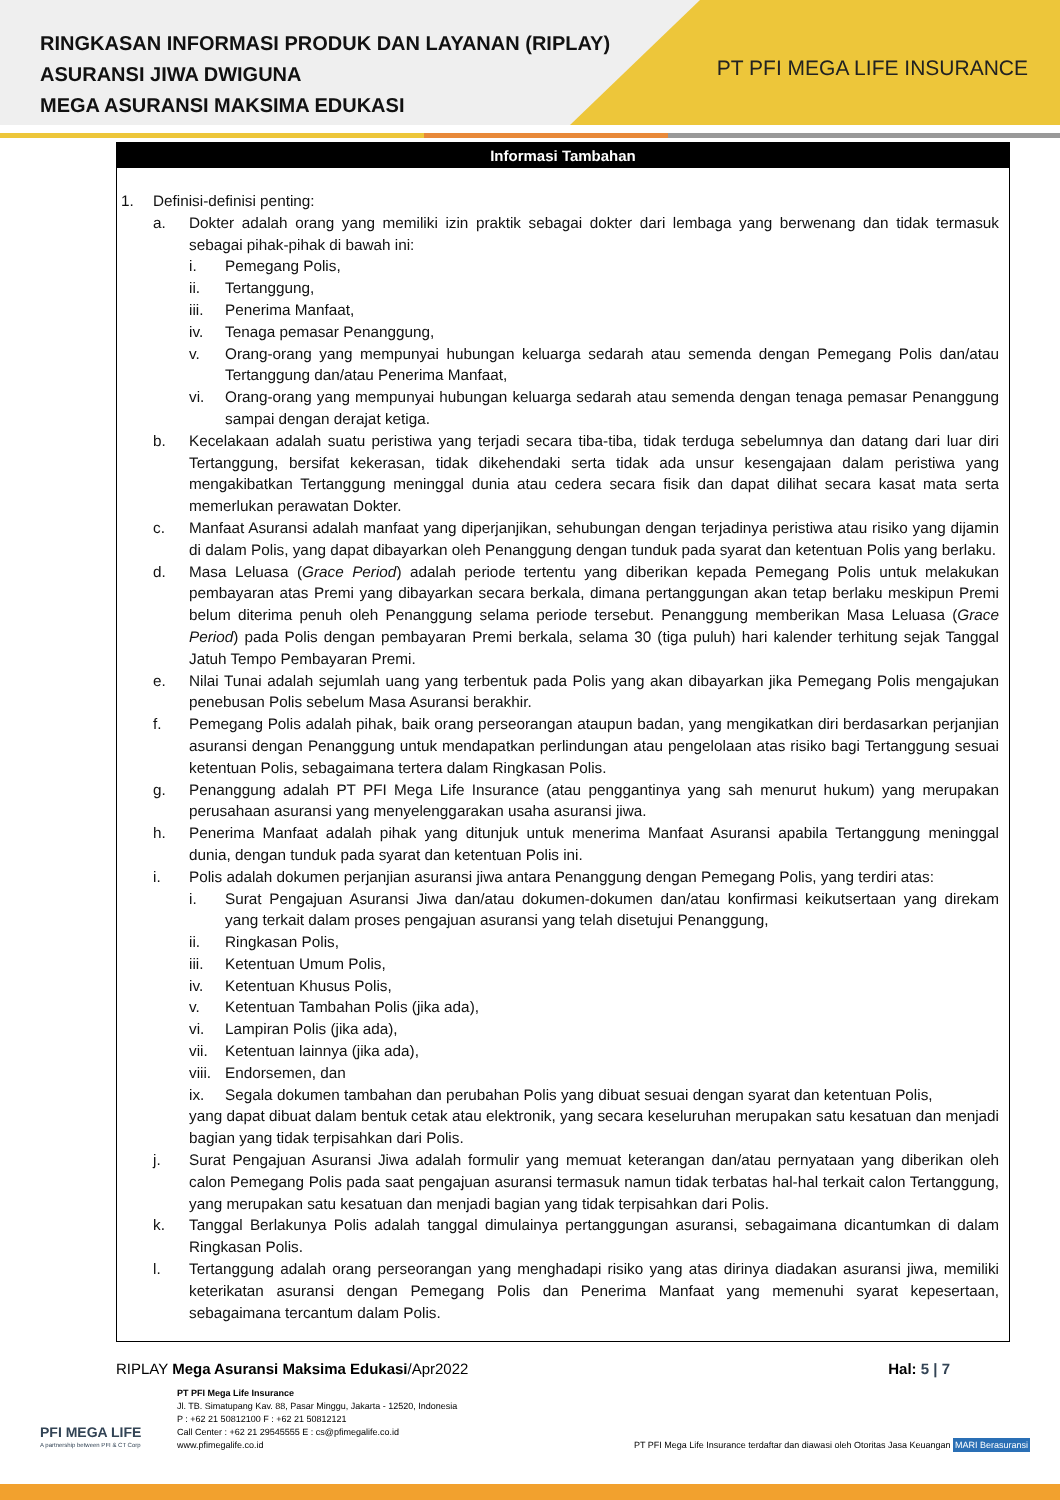RINGKASAN INFORMASI PRODUK DAN LAYANAN (RIPLAY)
ASURANSI JIWA DWIGUNA
MEGA ASURANSI MAKSIMA EDUKASI
PT PFI MEGA LIFE INSURANCE
Informasi Tambahan
1. Definisi-definisi penting:
a. Dokter adalah orang yang memiliki izin praktik sebagai dokter dari lembaga yang berwenang dan tidak termasuk sebagai pihak-pihak di bawah ini:
i. Pemegang Polis,
ii. Tertanggung,
iii. Penerima Manfaat,
iv. Tenaga pemasar Penanggung,
v. Orang-orang yang mempunyai hubungan keluarga sedarah atau semenda dengan Pemegang Polis dan/atau Tertanggung dan/atau Penerima Manfaat,
vi. Orang-orang yang mempunyai hubungan keluarga sedarah atau semenda dengan tenaga pemasar Penanggung sampai dengan derajat ketiga.
b. Kecelakaan adalah suatu peristiwa yang terjadi secara tiba-tiba, tidak terduga sebelumnya dan datang dari luar diri Tertanggung, bersifat kekerasan, tidak dikehendaki serta tidak ada unsur kesengajaan dalam peristiwa yang mengakibatkan Tertanggung meninggal dunia atau cedera secara fisik dan dapat dilihat secara kasat mata serta memerlukan perawatan Dokter.
c. Manfaat Asuransi adalah manfaat yang diperjanjikan, sehubungan dengan terjadinya peristiwa atau risiko yang dijamin di dalam Polis, yang dapat dibayarkan oleh Penanggung dengan tunduk pada syarat dan ketentuan Polis yang berlaku.
d. Masa Leluasa (Grace Period) adalah periode tertentu yang diberikan kepada Pemegang Polis untuk melakukan pembayaran atas Premi yang dibayarkan secara berkala, dimana pertanggungan akan tetap berlaku meskipun Premi belum diterima penuh oleh Penanggung selama periode tersebut. Penanggung memberikan Masa Leluasa (Grace Period) pada Polis dengan pembayaran Premi berkala, selama 30 (tiga puluh) hari kalender terhitung sejak Tanggal Jatuh Tempo Pembayaran Premi.
e. Nilai Tunai adalah sejumlah uang yang terbentuk pada Polis yang akan dibayarkan jika Pemegang Polis mengajukan penebusan Polis sebelum Masa Asuransi berakhir.
f. Pemegang Polis adalah pihak, baik orang perseorangan ataupun badan, yang mengikatkan diri berdasarkan perjanjian asuransi dengan Penanggung untuk mendapatkan perlindungan atau pengelolaan atas risiko bagi Tertanggung sesuai ketentuan Polis, sebagaimana tertera dalam Ringkasan Polis.
g. Penanggung adalah PT PFI Mega Life Insurance (atau penggantinya yang sah menurut hukum) yang merupakan perusahaan asuransi yang menyelenggarakan usaha asuransi jiwa.
h. Penerima Manfaat adalah pihak yang ditunjuk untuk menerima Manfaat Asuransi apabila Tertanggung meninggal dunia, dengan tunduk pada syarat dan ketentuan Polis ini.
i. Polis adalah dokumen perjanjian asuransi jiwa antara Penanggung dengan Pemegang Polis, yang terdiri atas:
i. Surat Pengajuan Asuransi Jiwa dan/atau dokumen-dokumen dan/atau konfirmasi keikutsertaan yang direkam yang terkait dalam proses pengajuan asuransi yang telah disetujui Penanggung,
ii. Ringkasan Polis,
iii. Ketentuan Umum Polis,
iv. Ketentuan Khusus Polis,
v. Ketentuan Tambahan Polis (jika ada),
vi. Lampiran Polis (jika ada),
vii. Ketentuan lainnya (jika ada),
viii. Endorsemen, dan
ix. Segala dokumen tambahan dan perubahan Polis yang dibuat sesuai dengan syarat dan ketentuan Polis,
yang dapat dibuat dalam bentuk cetak atau elektronik, yang secara keseluruhan merupakan satu kesatuan dan menjadi bagian yang tidak terpisahkan dari Polis.
j. Surat Pengajuan Asuransi Jiwa adalah formulir yang memuat keterangan dan/atau pernyataan yang diberikan oleh calon Pemegang Polis pada saat pengajuan asuransi termasuk namun tidak terbatas hal-hal terkait calon Tertanggung, yang merupakan satu kesatuan dan menjadi bagian yang tidak terpisahkan dari Polis.
k. Tanggal Berlakunya Polis adalah tanggal dimulainya pertanggungan asuransi, sebagaimana dicantumkan di dalam Ringkasan Polis.
l. Tertanggung adalah orang perseorangan yang menghadapi risiko yang atas dirinya diadakan asuransi jiwa, memiliki keterikatan asuransi dengan Pemegang Polis dan Penerima Manfaat yang memenuhi syarat kepesertaan, sebagaimana tercantum dalam Polis.
RIPLAY Mega Asuransi Maksima Edukasi/Apr2022 Hal: 5 | 7
PFI MEGA LIFE
A partnership between PFI & CT Corp
PT PFI Mega Life Insurance
Jl. TB. Simatupang Kav. 88, Pasar Minggu, Jakarta - 12520, Indonesia
P : +62 21 50812100 F : +62 21 50812121
Call Center : +62 21 29545555 E : cs@pfimegalife.co.id
www.pfimegalife.co.id
PT PFI Mega Life Insurance terdaftar dan diawasi oleh Otoritas Jasa Keuangan MARI Berasuransi